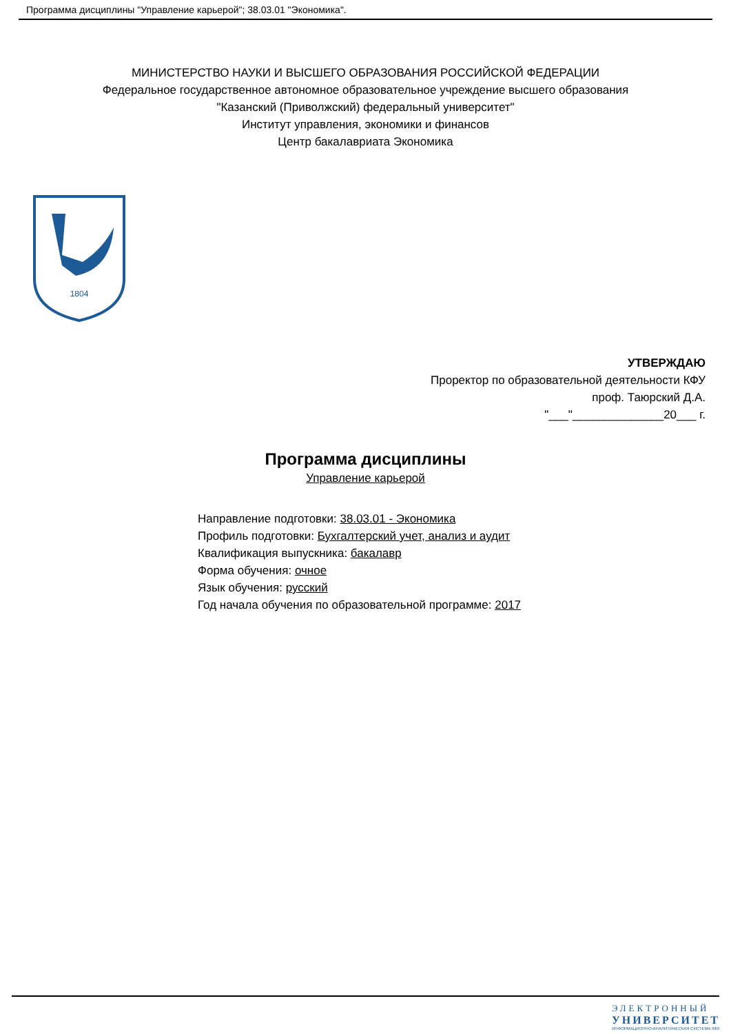Программа дисциплины "Управление карьерой"; 38.03.01 "Экономика".
МИНИСТЕРСТВО НАУКИ И ВЫСШЕГО ОБРАЗОВАНИЯ РОССИЙСКОЙ ФЕДЕРАЦИИ
Федеральное государственное автономное образовательное учреждение высшего образования
"Казанский (Приволжский) федеральный университет"
Институт управления, экономики и финансов
Центр бакалавриата Экономика
1804
УТВЕРЖДАЮ
Проректор по образовательной деятельности КФУ
проф. Таюрский Д.А.
"___"______________20___ г.
Программа дисциплины
Управление карьерой
Направление подготовки: 38.03.01 - Экономика
Профиль подготовки: Бухгалтерский учет, анализ и аудит
Квалификация выпускника: бакалавр
Форма обучения: очное
Язык обучения: русский
Год начала обучения по образовательной программе: 2017
ЭЛЕКТРОННЫЙ
УНИВЕРСИТЕТ
ИНФОРМАЦИОННО-АНАЛИТИЧЕСКАЯ СИСТЕМА КФУ